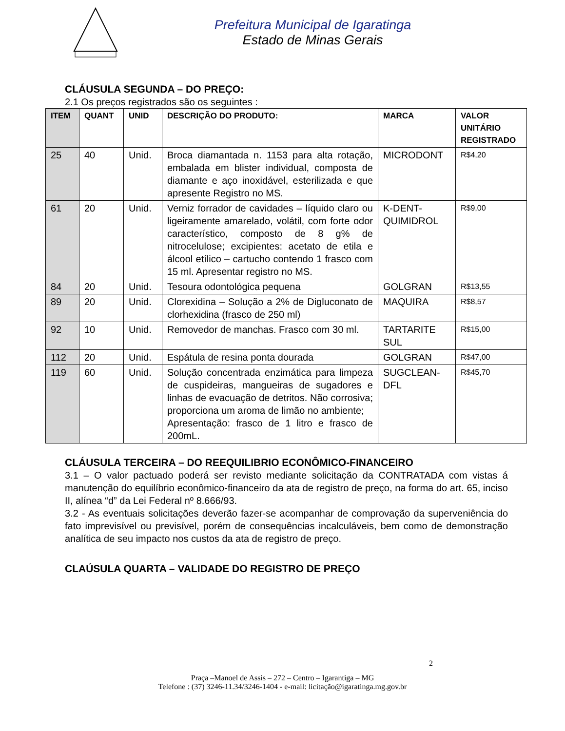Prefeitura Municipal de Igaratinga
Estado de Minas Gerais
CLÁUSULA SEGUNDA – DO PREÇO:
2.1 Os preços registrados são os seguintes :
| ITEM | QUANT | UNID | DESCRIÇÃO DO PRODUTO: | MARCA | VALOR UNITÁRIO REGISTRADO |
| --- | --- | --- | --- | --- | --- |
| 25 | 40 | Unid. | Broca diamantada n. 1153 para alta rotação, embalada em blister individual, composta de diamante e aço inoxidável, esterilizada e que apresente Registro no MS. | MICRODONT | R$4,20 |
| 61 | 20 | Unid. | Verniz forrador de cavidades – líquido claro ou ligeiramente amarelado, volátil, com forte odor característico, composto de 8 g% de nitrocelulose; excipientes: acetato de etila e álcool etílico – cartucho contendo 1 frasco com 15 ml. Apresentar registro no MS. | K-DENT-QUIMIDROL | R$9,00 |
| 84 | 20 | Unid. | Tesoura odontológica pequena | GOLGRAN | R$13,55 |
| 89 | 20 | Unid. | Clorexidina – Solução a 2% de Digluconato de clorhexidina (frasco de 250 ml) | MAQUIRA | R$8,57 |
| 92 | 10 | Unid. | Removedor de manchas. Frasco com 30 ml. | TARTARITE SUL | R$15,00 |
| 112 | 20 | Unid. | Espátula de resina ponta dourada | GOLGRAN | R$47,00 |
| 119 | 60 | Unid. | Solução concentrada enzimática para limpeza de cuspideiras, mangueiras de sugadores e linhas de evacuação de detritos. Não corrosiva; proporciona um aroma de limão no ambiente; Apresentação: frasco de 1 litro e frasco de 200mL. | SUGCLEAN-DFL | R$45,70 |
CLÁUSULA TERCEIRA – DO REEQUILIBRIO ECONÔMICO-FINANCEIRO
3.1 – O valor pactuado poderá ser revisto mediante solicitação da CONTRATADA com vistas á manutenção do equilíbrio econômico-financeiro da ata de registro de preço, na forma do art. 65, inciso II, alínea “d” da Lei Federal nº 8.666/93.
3.2 - As eventuais solicitações deverão fazer-se acompanhar de comprovação da superveniência do fato imprevisível ou previsível, porém de consequências incalculáveis, bem como de demonstração analítica de seu impacto nos custos da ata de registro de preço.
CLAÚSULA QUARTA – VALIDADE DO REGISTRO DE PREÇO
2
Praça –Manoel de Assis – 272 – Centro – Igarantiga – MG
Telefone : (37) 3246-11.34/3246-1404 - e-mail: licitação@igaratinga.mg.gov.br